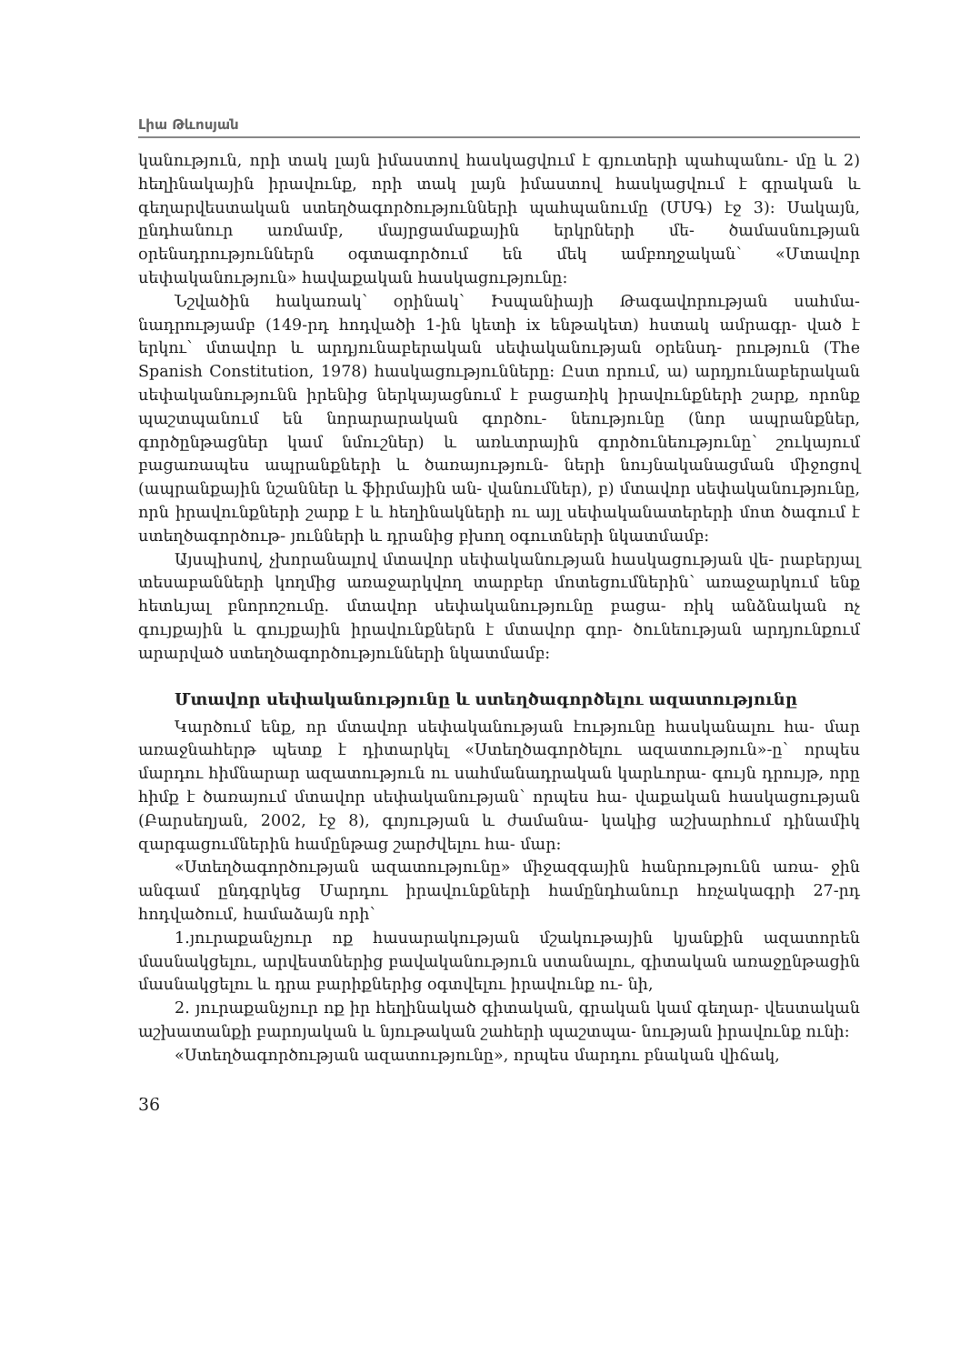Լիա Թևոսյան
կանություն, որի տակ լայն իմաստով հասկացվում է գյուտերի պահպանու- մը և 2) հեղինակային իրավունք, որի տակ լայն իմաստով հասկացվում է գրական և գեղարվեստական ստեղծագործությունների պահպանումը (ՄՍԳ) էջ 3): Սակայն, ընդհանուր առմամբ, մայրցամաքային երկրների մե- ծամասնության օրենսդրություններն օգտագործում են մեկ ամբողջական՝ «Մտավոր սեփականություն» հավաքական հասկացությունը:
Նշվածին հակառակ՝ օրինակ՝ Իսպանիայի Թագավորության սահմա- նադրությամբ (149-րդ հոդվածի 1-ին կետի ix ենթակետ) հստակ ամրագր- ված է երկու՝ մտավոր և արդյունաբերական սեփականության օրենսդ- րություն (The Spanish Constitution, 1978) հասկացությունները: Ըստ որում, ա) արդյունաբերական սեփականությունն իրենից ներկայացնում է բացառիկ իրավունքների շարք, որոնք պաշտպանում են նորարարական գործու- նեությունը (նոր ապրանքներ, գործընթացներ կամ նմուշներ) և առևտրային գործունեությունը՝ շուկայում բացառապես ապրանքների և ծառայություն- ների նույնականացման միջոցով (ապրանքային նշաններ և ֆիրմային ան- վանումներ), բ) մտավոր սեփականությունը, որն իրավունքների շարք է և հեղինակների ու այլ սեփականատերերի մոտ ծագում է ստեղծագործութ- յունների և դրանից բխող օգուտների նկատմամբ:
Այսպիսով, չխորանալով մտավոր սեփականության հասկացության վե- րաբերյալ տեսաբանների կողմից առաջարկվող տարբեր մոտեցումներին՝ առաջարկում ենք հետևյալ բնորոշումը. մտավոր սեփականությունը բացա- ռիկ անձնական ոչ գույքային և գույքային իրավունքներն է մտավոր գոր- ծունեության արդյունքում արարված ստեղծագործությունների նկատմամբ:
Մտավոր սեփականությունը և ստեղծագործելու ազատությունը
Կարծում ենք, որ մտավոր սեփականության էությունը հասկանալու հա- մար առաջնահերթ պետք է դիտարկել «Ստեղծագործելու ազատություն»-ը՝ որպես մարդու հիմնարար ազատություն ու սահմանադրական կարևորա- գույն դրույթ, որը հիմք է ծառայում մտավոր սեփականության՝ որպես հա- վաքական հասկացության (Բարսեղյան, 2002, էջ 8), գոյության և ժամանա- կակից աշխարհում դինամիկ զարգացումներին համընթաց շարժվելու հա- մար:
«Ստեղծագործության ազատությունը» միջազգային հանրությունն առա- ջին անգամ ընդգրկեց Մարդու իրավունքների համընդհանուր հռչակագրի 27-րդ հոդվածում, համաձայն որի՝
1.յուրաքանչյուր ոք հասարակության մշակութային կյանքին ազատորեն մասնակցելու, արվեստներից բավականություն ստանալու, գիտական առաջընթացին մասնակցելու և դրա բարիքներից օգտվելու իրավունք ու- նի,
2. յուրաքանչյուր ոք իր հեղինակած գիտական, գրական կամ գեղար- վեստական աշխատանքի բարոյական և նյութական շահերի պաշտպա- նության իրավունք ունի:
«Ստեղծագործության ազատությունը», որպես մարդու բնական վիճակ,
36